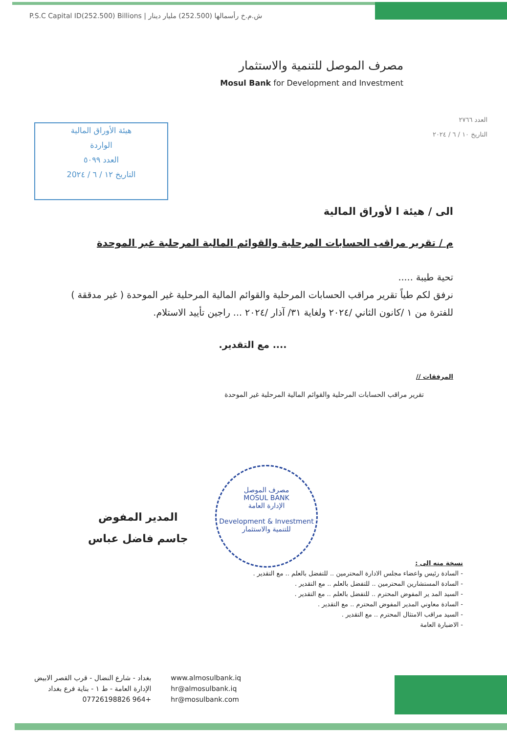P.S.C Capital ID(252.500) Billions | ش.م.خ رأسمالها (252.500) مليار دينار
مصرف الموصل للتنمية والاستثمار
Mosul Bank for Development and Investment
العدد ٢٧٦٦
التاريخ ١٠ / ٦ / ٢٠٢٤
هيئة الأوراق المالية
الواردة
العدد ٥٠٩٩
التاريخ ١٢ / ٦ / 20٢٤
الى / هيئة ا لأوراق المالية
م / تقرير مراقب الحسابات المرحلية والقوائم المالية المرحلية غير الموحدة
تحية طيبة .....
نرفق لكم طياً تقرير مراقب الحسابات المرحلية والقوائم المالية المرحلية غير الموحدة ( غير مدققة ) للفترة من ١ /كانون الثاني /٢٠٢٤ ولغاية ٣١/ آذار /٢٠٢٤ ... راجين تأييد الاستلام.
.... مع التقدير.
المرفقات //
تقرير مراقب الحسابات المرحلية والقوائم المالية المرحلية غير الموحدة
مصرف الموصل
MOSUL BANK
الإدارة العامة
Development & Investment
للتنمية والاستثمار
المدير المفوض
جاسم فاضل عباس
نسخة منه الى :
- السادة رئيس واعضاء مجلس الادارة المحترمين .. للتفضل بالعلم .. مع التقدير .
- السادة المستشارين المحترمين .. للتفضل بالعلم .. مع التقدير .
- السيد المد ير المفوض المحترم .. للتفضل بالعلم .. مع التقدير .
- السادة معاوني المدير المفوض المحترم .. مع التقدير .
- السيد مراقب الامتثال المحترم .. مع التقدير .
- الاضبارة العامة
بغداد - شارع النضال - قرب القصر الابيض
الإدارة العامة - ط ١ - بناية فرع بغداد
+964 07726198826
www.almosulbank.iq
hr@almosulbank.iq
hr@mosulbank.com